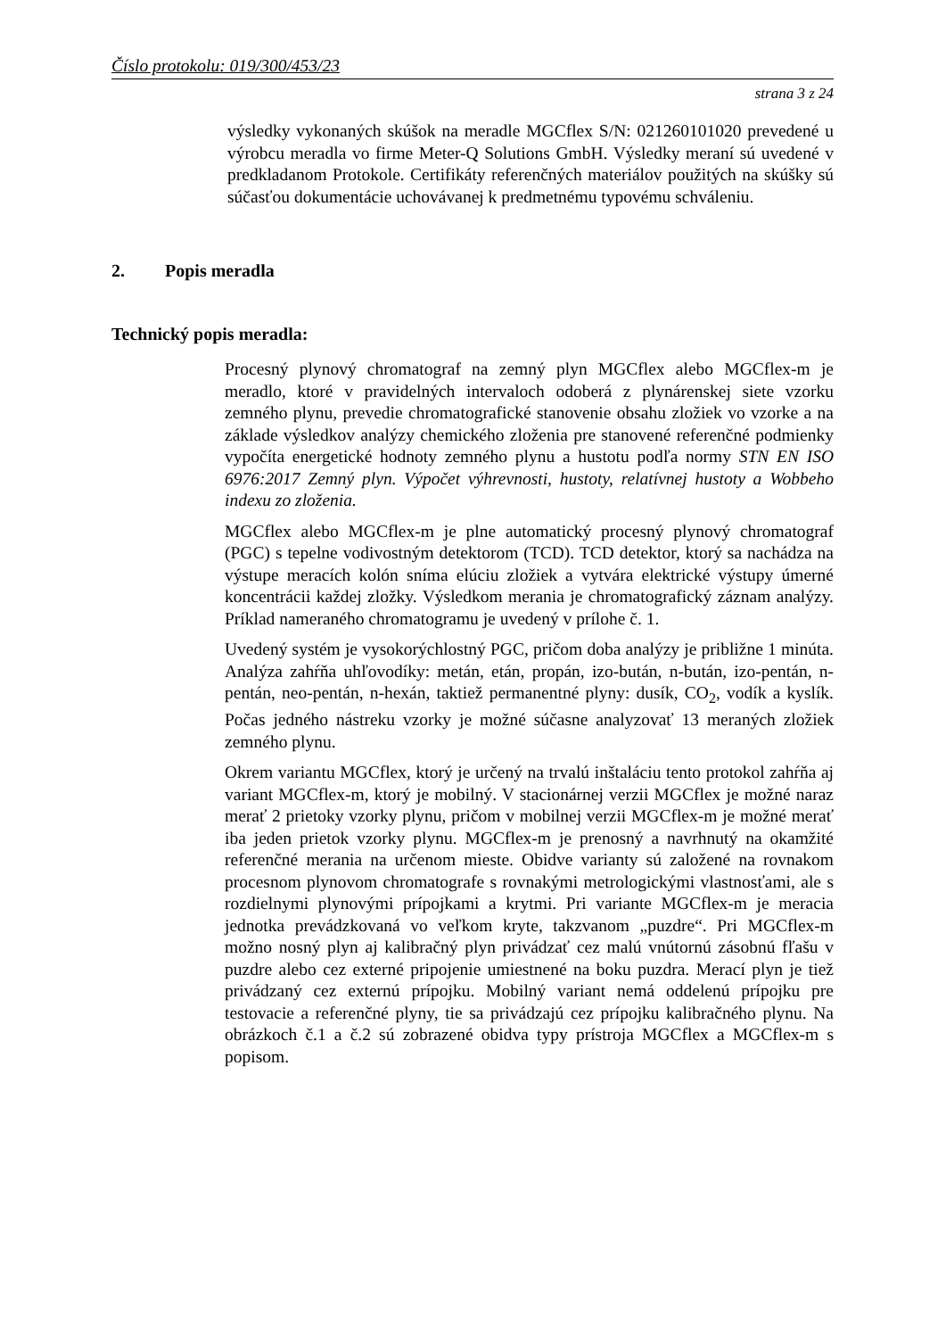Číslo protokolu: 019/300/453/23
strana 3 z 24
výsledky vykonaných skúšok na meradle MGCflex S/N: 021260101020 prevedené u výrobcu meradla vo firme Meter-Q Solutions GmbH. Výsledky meraní sú uvedené v predkladanom Protokole. Certifikáty referenčných materiálov použitých na skúšky sú súčasťou dokumentácie uchovávanej k predmetnému typovému schváleniu.
2. Popis meradla
Technický popis meradla:
Procesný plynový chromatograf na zemný plyn MGCflex alebo MGCflex-m je meradlo, ktoré v pravidelných intervaloch odoberá z plynárenskej siete vzorku zemného plynu, prevedie chromatografické stanovenie obsahu zložiek vo vzorke a na základe výsledkov analýzy chemického zloženia pre stanovené referenčné podmienky vypočíta energetické hodnoty zemného plynu a hustotu podľa normy STN EN ISO 6976:2017 Zemný plyn. Výpočet výhrevnosti, hustoty, relatívnej hustoty a Wobbeho indexu zo zloženia.
MGCflex alebo MGCflex-m je plne automatický procesný plynový chromatograf (PGC) s tepelne vodivostným detektorom (TCD). TCD detektor, ktorý sa nachádza na výstupe meracích kolón sníma elúciu zložiek a vytvára elektrické výstupy úmerné koncentrácii každej zložky. Výsledkom merania je chromatografický záznam analýzy. Príklad nameraného chromatogramu je uvedený v prílohe č. 1.
Uvedený systém je vysokorýchlostný PGC, pričom doba analýzy je približne 1 minúta. Analýza zahŕňa uhľovodíky: metán, etán, propán, izo-bután, n-bután, izo-pentán, n-pentán, neo-pentán, n-hexán, taktiež permanentné plyny: dusík, CO<sub>2</sub>, vodík a kyslík. Počas jedného nástreku vzorky je možné súčasne analyzovať 13 meraných zložiek zemného plynu.
Okrem variantu MGCflex, ktorý je určený na trvalú inštaláciu tento protokol zahŕňa aj variant MGCflex-m, ktorý je mobilný. V stacionárnej verzii MGCflex je možné naraz merať 2 prietoky vzorky plynu, pričom v mobilnej verzii MGCflex-m je možné merať iba jeden prietok vzorky plynu. MGCflex-m je prenosný a navrhnutý na okamžité referenčné merania na určenom mieste. Obidve varianty sú založené na rovnakom procesnom plynovom chromatografe s rovnakými metrologickými vlastnosťami, ale s rozdielnymi plynovými prípojkami a krytmi. Pri variante MGCflex-m je meracia jednotka prevádzkovaná vo veľkom kryte, takzvanom „puzdre“. Pri MGCflex-m možno nosný plyn aj kalibračný plyn privádzať cez malú vnútornú zásobnú fľašu v puzdre alebo cez externé pripojenie umiestnené na boku puzdra. Merací plyn je tiež privádzaný cez externú prípojku. Mobilný variant nemá oddelenú prípojku pre testovacie a referenčné plyny, tie sa privádzajú cez prípojku kalibračného plynu. Na obrázkoch č.1 a č.2 sú zobrazené obidva typy prístroja MGCflex a MGCflex-m s popisom.